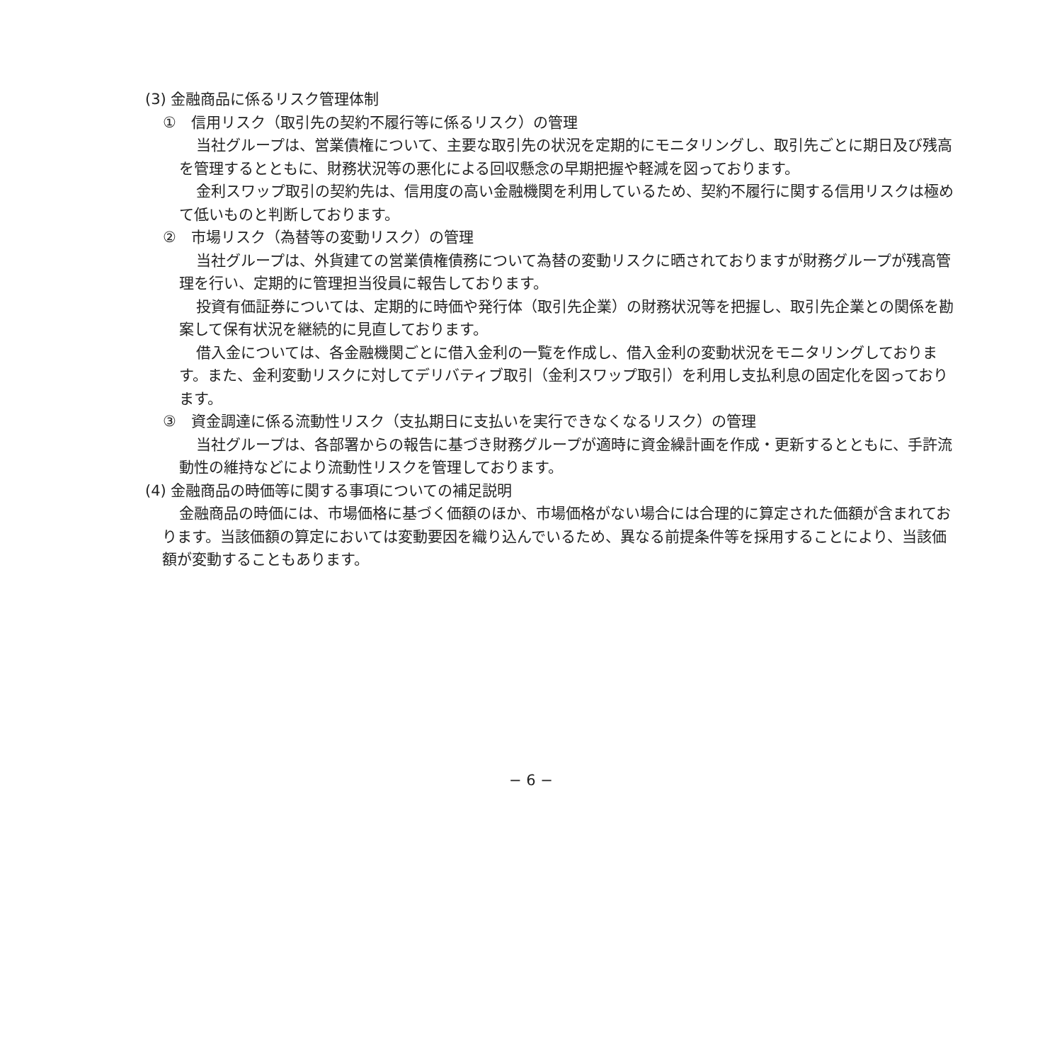(3) 金融商品に係るリスク管理体制
①　信用リスク（取引先の契約不履行等に係るリスク）の管理
当社グループは、営業債権について、主要な取引先の状況を定期的にモニタリングし、取引先ごとに期日及び残高を管理するとともに、財務状況等の悪化による回収懸念の早期把握や軽減を図っております。
金利スワップ取引の契約先は、信用度の高い金融機関を利用しているため、契約不履行に関する信用リスクは極めて低いものと判断しております。
②　市場リスク（為替等の変動リスク）の管理
当社グループは、外貨建ての営業債権債務について為替の変動リスクに晒されておりますが財務グループが残高管理を行い、定期的に管理担当役員に報告しております。
投資有価証券については、定期的に時価や発行体（取引先企業）の財務状況等を把握し、取引先企業との関係を勘案して保有状況を継続的に見直しております。
借入金については、各金融機関ごとに借入金利の一覧を作成し、借入金利の変動状況をモニタリングしております。また、金利変動リスクに対してデリバティブ取引（金利スワップ取引）を利用し支払利息の固定化を図っております。
③　資金調達に係る流動性リスク（支払期日に支払いを実行できなくなるリスク）の管理
当社グループは、各部署からの報告に基づき財務グループが適時に資金繰計画を作成・更新するとともに、手許流動性の維持などにより流動性リスクを管理しております。
(4) 金融商品の時価等に関する事項についての補足説明
金融商品の時価には、市場価格に基づく価額のほか、市場価格がない場合には合理的に算定された価額が含まれております。当該価額の算定においては変動要因を織り込んでいるため、異なる前提条件等を採用することにより、当該価額が変動することもあります。
− 6 −